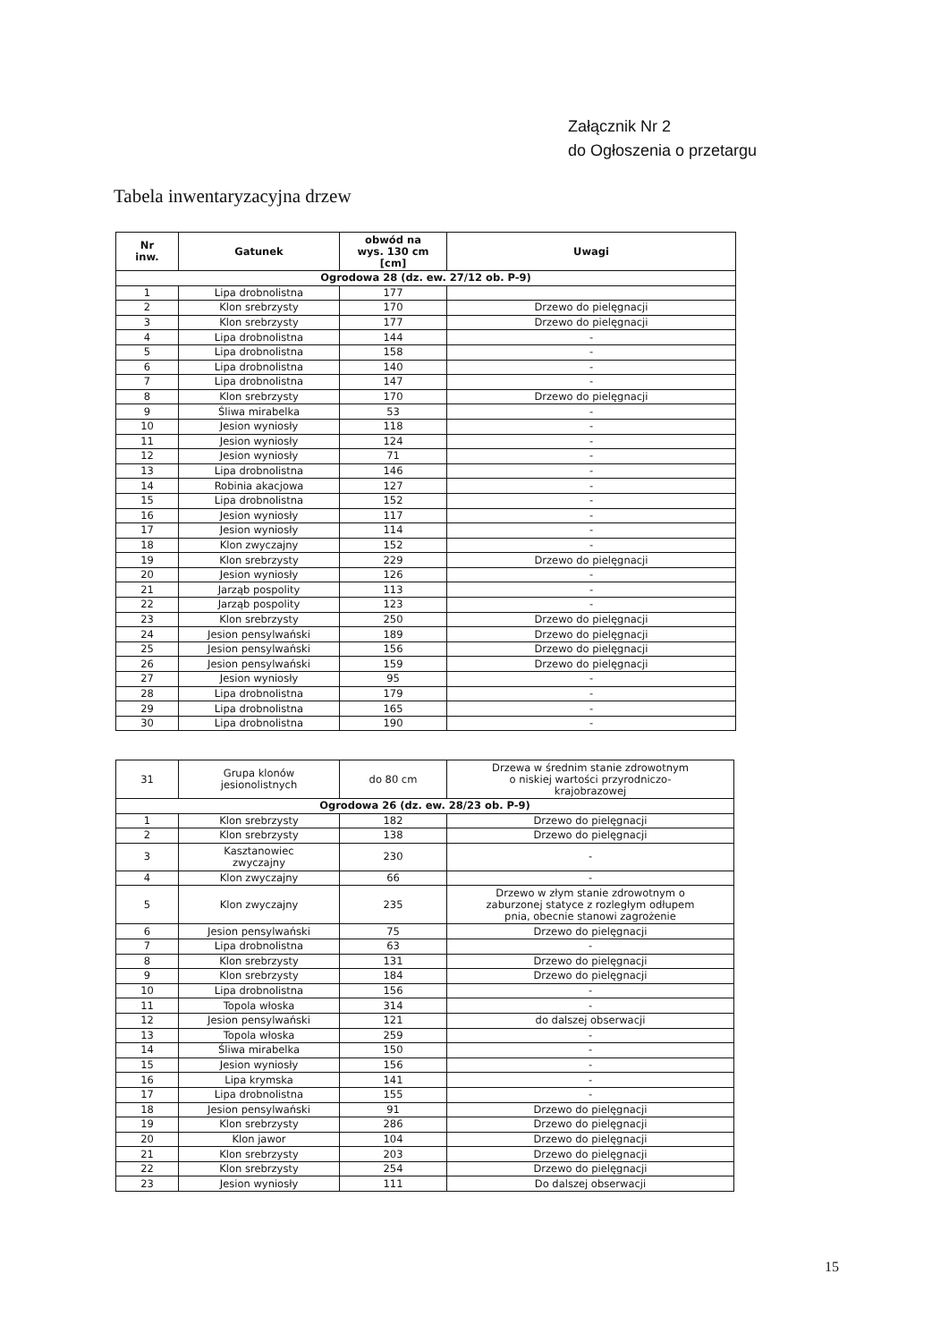Załącznik Nr 2
do Ogłoszenia o przetargu
Tabela inwentaryzacyjna drzew
| Nr inw. | Gatunek | obwód na wys. 130 cm [cm] | Uwagi |
| --- | --- | --- | --- |
| Ogrodowa 28 (dz. ew. 27/12 ob. P-9) | | | |
| 1 | Lipa drobnolistna | 177 | |
| 2 | Klon srebrzysty | 170 | Drzewo do pielęgnacji |
| 3 | Klon srebrzysty | 177 | Drzewo do pielęgnacji |
| 4 | Lipa drobnolistna | 144 | - |
| 5 | Lipa drobnolistna | 158 | - |
| 6 | Lipa drobnolistna | 140 | - |
| 7 | Lipa drobnolistna | 147 | - |
| 8 | Klon srebrzysty | 170 | Drzewo do pielęgnacji |
| 9 | Śliwa mirabelka | 53 | - |
| 10 | Jesion wyniosły | 118 | - |
| 11 | Jesion wyniosły | 124 | - |
| 12 | Jesion wyniosły | 71 | - |
| 13 | Lipa drobnolistna | 146 | - |
| 14 | Robinia akacjowa | 127 | - |
| 15 | Lipa drobnolistna | 152 | - |
| 16 | Jesion wyniosły | 117 | - |
| 17 | Jesion wyniosły | 114 | - |
| 18 | Klon zwyczajny | 152 | - |
| 19 | Klon srebrzysty | 229 | Drzewo do pielęgnacji |
| 20 | Jesion wyniosły | 126 | - |
| 21 | Jarząb pospolity | 113 | - |
| 22 | Jarząb pospolity | 123 | - |
| 23 | Klon srebrzysty | 250 | Drzewo do pielęgnacji |
| 24 | Jesion pensylwański | 189 | Drzewo do pielęgnacji |
| 25 | Jesion pensylwański | 156 | Drzewo do pielęgnacji |
| 26 | Jesion pensylwański | 159 | Drzewo do pielęgnacji |
| 27 | Jesion wyniosły | 95 | - |
| 28 | Lipa drobnolistna | 179 | - |
| 29 | Lipa drobnolistna | 165 | - |
| 30 | Lipa drobnolistna | 190 | - |
| 31 | Grupa klonów jesionolistnych | do 80 cm | Drzewa w średnim stanie zdrowotnym o niskiej wartości przyrodniczo- krajobrazowej |
| Ogrodowa 26 (dz. ew. 28/23 ob. P-9) | | | |
| 1 | Klon srebrzysty | 182 | Drzewo do pielęgnacji |
| 2 | Klon srebrzysty | 138 | Drzewo do pielęgnacji |
| 3 | Kasztanowiec zwyczajny | 230 | - |
| 4 | Klon zwyczajny | 66 | - |
| 5 | Klon zwyczajny | 235 | Drzewo w złym stanie zdrowotnym o zaburzonej statyce z rozległym odłupem pnia, obecnie stanowi zagrożenie |
| 6 | Jesion pensylwański | 75 | Drzewo do pielęgnacji |
| 7 | Lipa drobnolistna | 63 | - |
| 8 | Klon srebrzysty | 131 | Drzewo do pielęgnacji |
| 9 | Klon srebrzysty | 184 | Drzewo do pielęgnacji |
| 10 | Lipa drobnolistna | 156 | - |
| 11 | Topola włoska | 314 | - |
| 12 | Jesion pensylwański | 121 | do dalszej obserwacji |
| 13 | Topola włoska | 259 | - |
| 14 | Śliwa mirabelka | 150 | - |
| 15 | Jesion wyniosły | 156 | - |
| 16 | Lipa krymska | 141 | - |
| 17 | Lipa drobnolistna | 155 | - |
| 18 | Jesion pensylwański | 91 | Drzewo do pielęgnacji |
| 19 | Klon srebrzysty | 286 | Drzewo do pielęgnacji |
| 20 | Klon jawor | 104 | Drzewo do pielęgnacji |
| 21 | Klon srebrzysty | 203 | Drzewo do pielęgnacji |
| 22 | Klon srebrzysty | 254 | Drzewo do pielęgnacji |
| 23 | Jesion wyniosły | 111 | Do dalszej obserwacji |
15